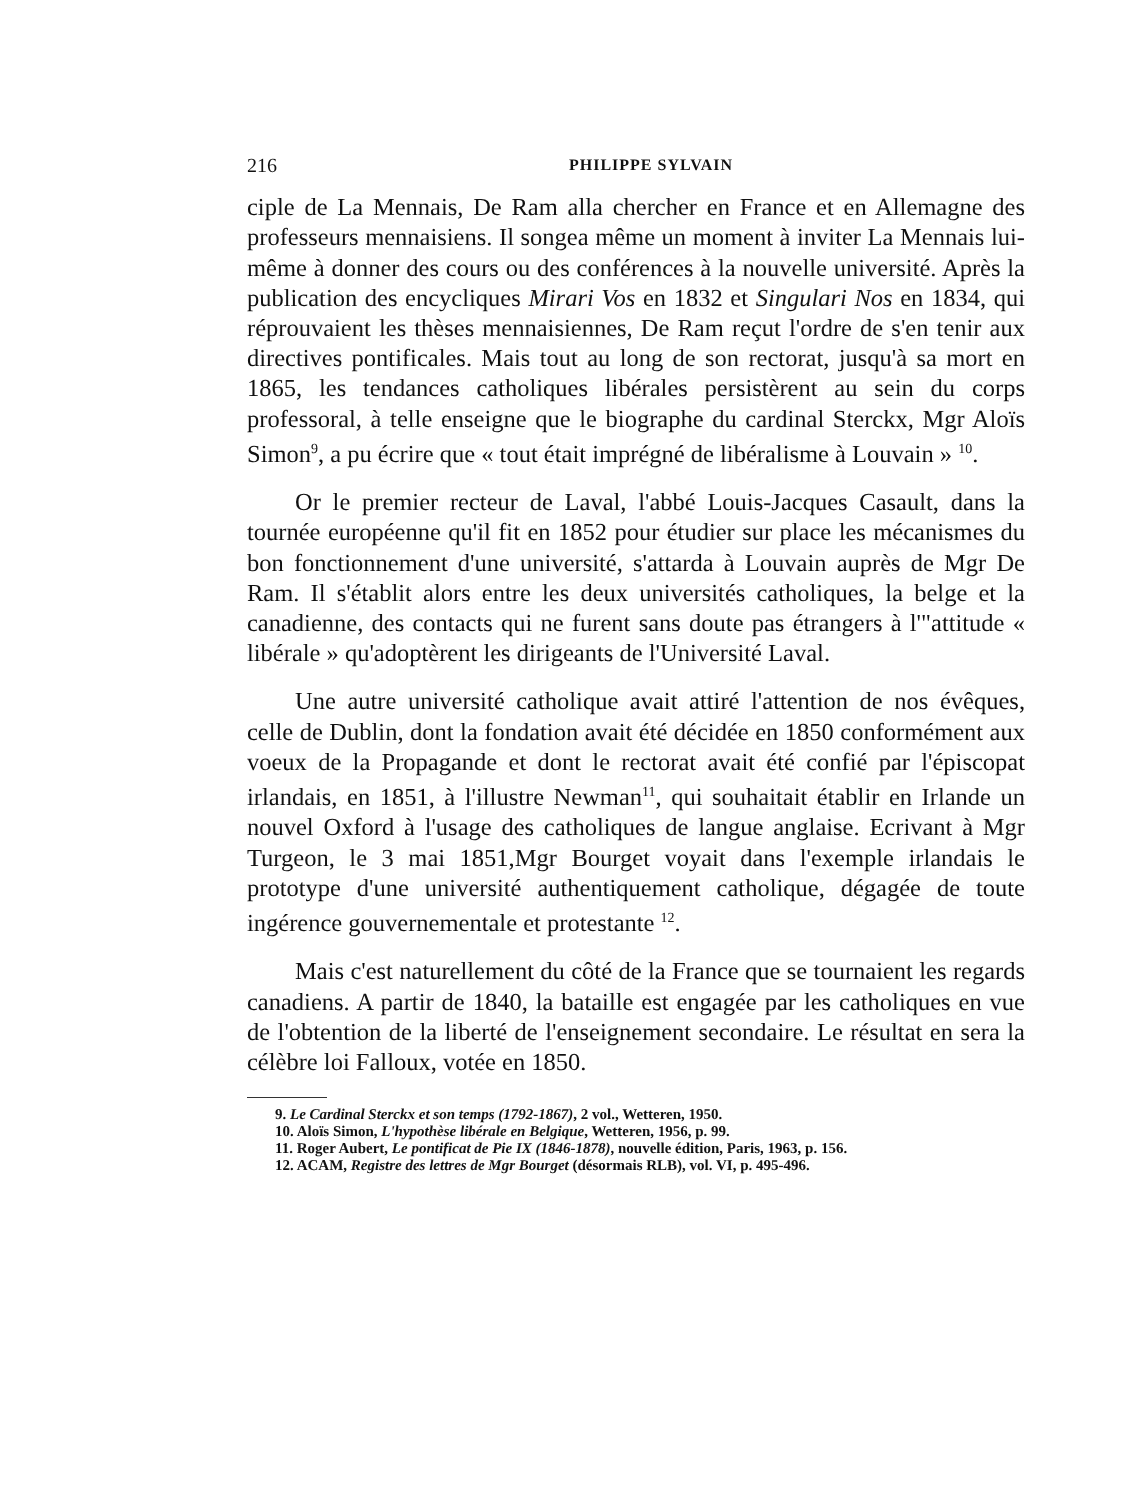216 PHILIPPE SYLVAIN
ciple de La Mennais, De Ram alla chercher en France et en Allemagne des professeurs mennaisiens. Il songea même un moment à inviter La Mennais lui-même à donner des cours ou des conférences à la nouvelle université. Après la publication des encycliques Mirari Vos en 1832 et Singulari Nos en 1834, qui réprouvaient les thèses mennaisiennes, De Ram reçut l'ordre de s'en tenir aux directives pontificales. Mais tout au long de son rectorat, jusqu'à sa mort en 1865, les tendances catholiques libérales persistèrent au sein du corps professoral, à telle enseigne que le biographe du cardinal Sterckx, Mgr Aloïs Simon<sup>9</sup>, a pu écrire que « tout était imprégné de libéralisme à Louvain » <sup>10</sup>.
Or le premier recteur de Laval, l'abbé Louis-Jacques Casault, dans la tournée européenne qu'il fit en 1852 pour étudier sur place les mécanismes du bon fonctionnement d'une université, s'attarda à Louvain auprès de Mgr De Ram. Il s'établit alors entre les deux universités catholiques, la belge et la canadienne, des contacts qui ne furent sans doute pas étrangers à l'"attitude « libérale » qu'adoptèrent les dirigeants de l'Université Laval.
Une autre université catholique avait attiré l'attention de nos évêques, celle de Dublin, dont la fondation avait été décidée en 1850 conformément aux voeux de la Propagande et dont le rectorat avait été confié par l'épiscopat irlandais, en 1851, à l'illustre Newman<sup>11</sup>, qui souhaitait établir en Irlande un nouvel Oxford à l'usage des catholiques de langue anglaise. Ecrivant à Mgr Turgeon, le 3 mai 1851,Mgr Bourget voyait dans l'exemple irlandais le prototype d'une université authentiquement catholique, dégagée de toute ingérence gouvernementale et protestante <sup>12</sup>.
Mais c'est naturellement du côté de la France que se tournaient les regards canadiens. A partir de 1840, la bataille est engagée par les catholiques en vue de l'obtention de la liberté de l'enseignement secondaire. Le résultat en sera la célèbre loi Falloux, votée en 1850.
9. Le Cardinal Sterckx et son temps (1792-1867), 2 vol., Wetteren, 1950.
10. Aloïs Simon, L'hypothèse libérale en Belgique, Wetteren, 1956, p. 99.
11. Roger Aubert, Le pontificat de Pie IX (1846-1878), nouvelle édition, Paris, 1963, p. 156.
12. ACAM, Registre des lettres de Mgr Bourget (désormais RLB), vol. VI, p. 495-496.